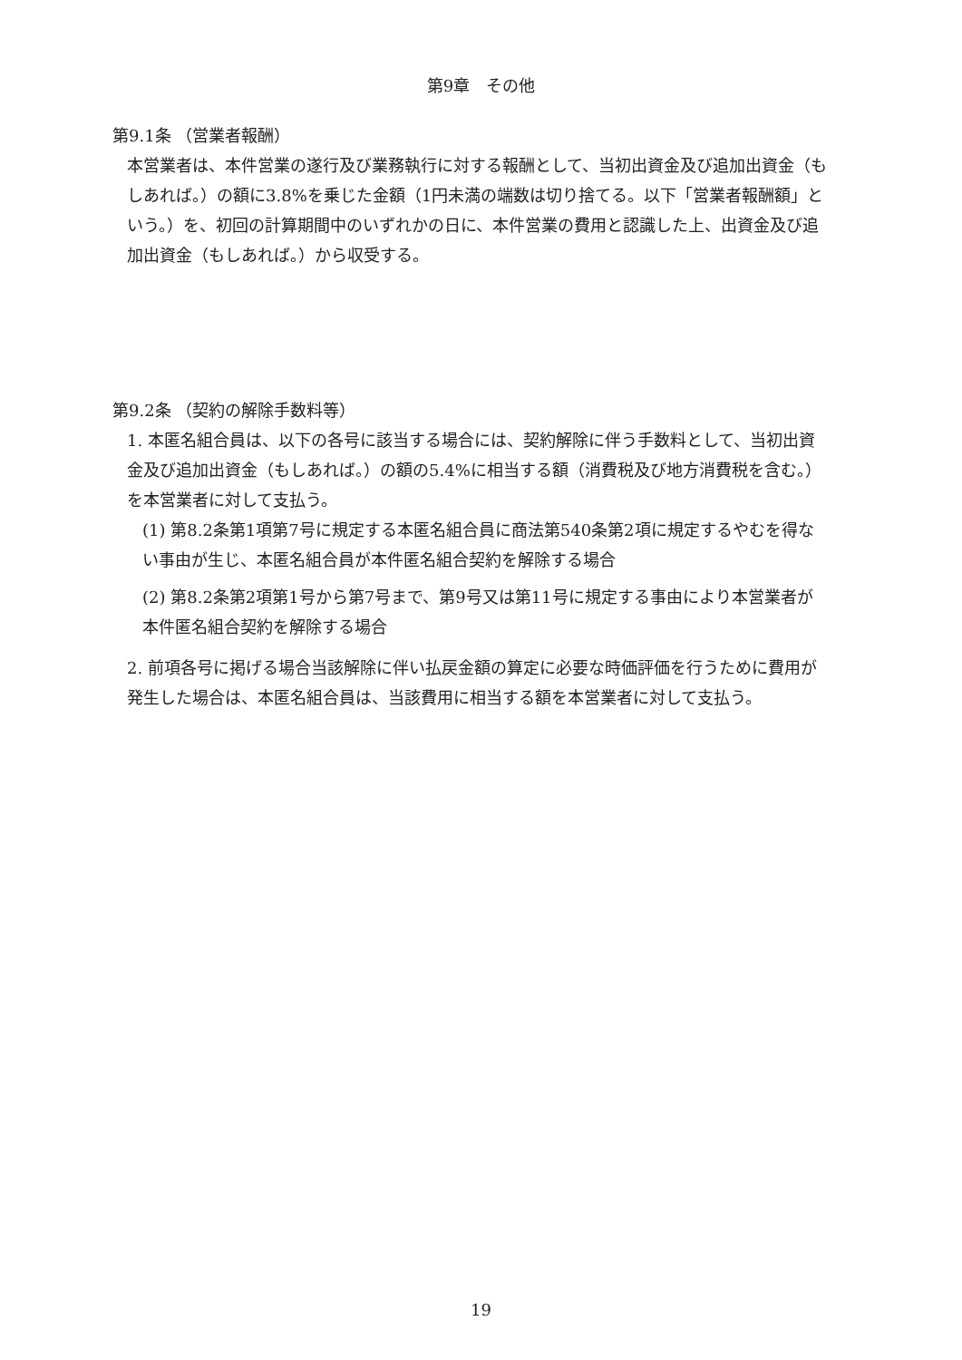第9章　その他
第9.1条 （営業者報酬）
本営業者は、本件営業の遂行及び業務執行に対する報酬として、当初出資金及び追加出資金（もしあれば。）の額に3.8%を乗じた金額（1円未満の端数は切り捨てる。以下「営業者報酬額」という。）を、初回の計算期間中のいずれかの日に、本件営業の費用と認識した上、出資金及び追加出資金（もしあれば。）から収受する。
第9.2条 （契約の解除手数料等）
1. 本匿名組合員は、以下の各号に該当する場合には、契約解除に伴う手数料として、当初出資金及び追加出資金（もしあれば。）の額の5.4%に相当する額（消費税及び地方消費税を含む。）を本営業者に対して支払う。
(1) 第8.2条第1項第7号に規定する本匿名組合員に商法第540条第2項に規定するやむを得ない事由が生じ、本匿名組合員が本件匿名組合契約を解除する場合
(2) 第8.2条第2項第1号から第7号まで、第9号又は第11号に規定する事由により本営業者が本件匿名組合契約を解除する場合
2. 前項各号に掲げる場合当該解除に伴い払戻金額の算定に必要な時価評価を行うために費用が発生した場合は、本匿名組合員は、当該費用に相当する額を本営業者に対して支払う。
19